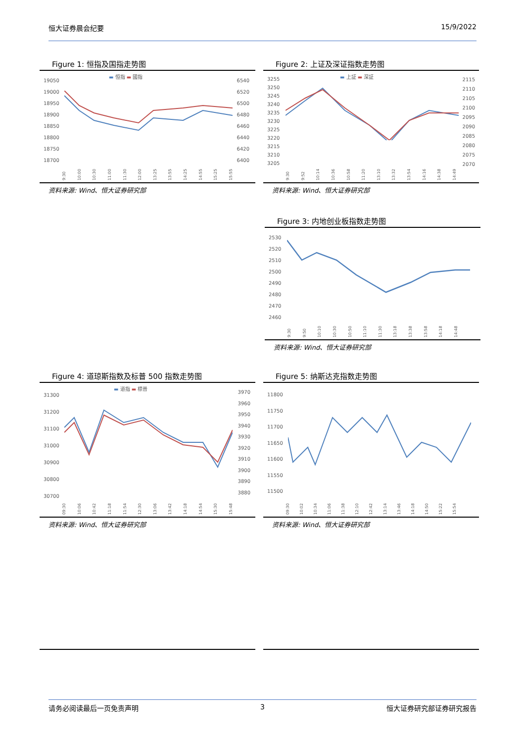恒大证券晨会纪要 15/9/2022
Figure 1: 恒指及国指走势图
19050
19000
18950
18900
18850
18800
18750
18700
6540
6520
6500
6480
6460
6440
6420
6400
▬ 恒指 ▬ 國指
9:30 10:00 10:30 11:00 11:30 12:00 13:25 13:55 14:25 14:55 15:25 15:55
资料来源: Wind、恒大证券研究部
Figure 2: 上证及深证指数走势图
3255
3250
3245
3240
3235
3230
3225
3220
3215
3210
3205
2115
2110
2105
2100
2095
2090
2085
2080
2075
2070
▬ 上証 ▬ 深証
9:30 9:52 10:14 10:36 10:58 11:20 13:10 13:32 13:54 14:16 14:38 14:49
资料来源: Wind、恒大证券研究部
Figure 3: 内地创业板指数走势图
2530
2520
2510
2500
2490
2480
2470
2460
9:30 9:50 10:10 10:30 10:50 11:10 11:30 13:18 13:38 13:58 14:18 14:48
资料来源: Wind、恒大证券研究部
Figure 4: 道琼斯指数及标普 500 指数走势图
31300
31200
31100
31000
30900
30800
30700
3970
3960
3950
3940
3930
3920
3910
3900
3890
3880
▬ 道指 ▬ 標普
09:30 10:06 10:42 11:18 11:54 12:30 13:06 13:42 14:18 14:54 15:30 15:48
资料来源: Wind、恒大证券研究部
Figure 5: 纳斯达克指数走势图
11800
11750
11700
11650
11600
11550
11500
09:30 10:02 10:34 11:06 11:38 12:10 12:42 13:14 13:46 14:18 14:50 15:22 15:54
资料来源: Wind、恒大证券研究部
请务必阅读最后一页免责声明 3 恒大证券研究部证券研究报告